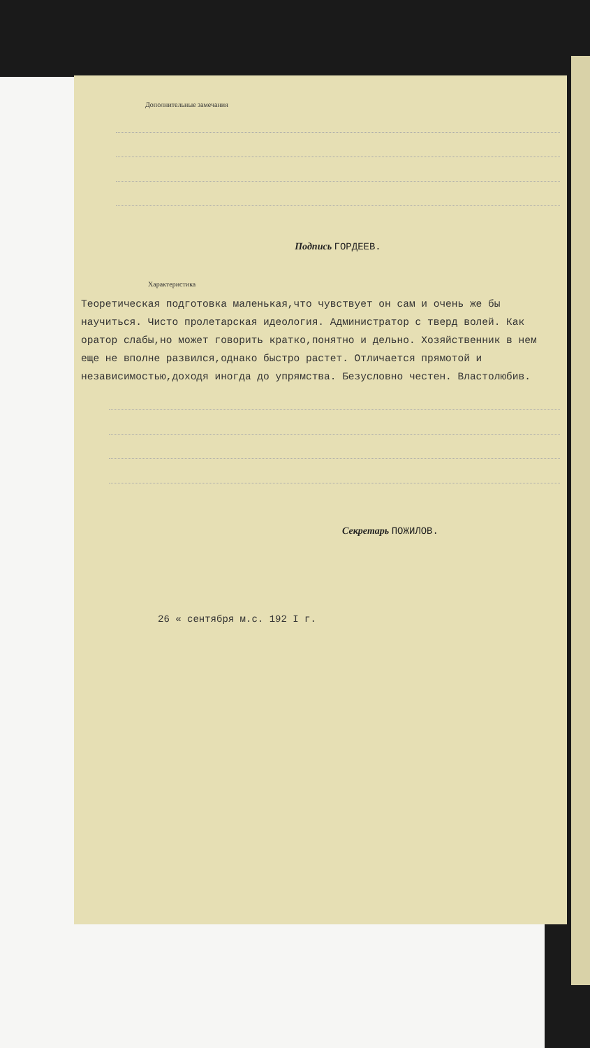Дополнительные замечания
Подпись ГОРДЕЕВ.
Характеристика
Теоретическая подготовка маленькая,что чувствует он сам и очень же бы научиться. Чисто пролетарская идеология. Администратор с тверд волей. Как оратор слабы,но может говорить кратко,понятно и дельно. Хозяйственник в нем еще не вполне развился,однако быстро растет. Отличается прямотой и независимостью,доходя иногда до упрямства. Безусловно честен. Властолюбив.
Секретарь ПОЖИЛОВ.
26 « сентября м.с. 192 I г.